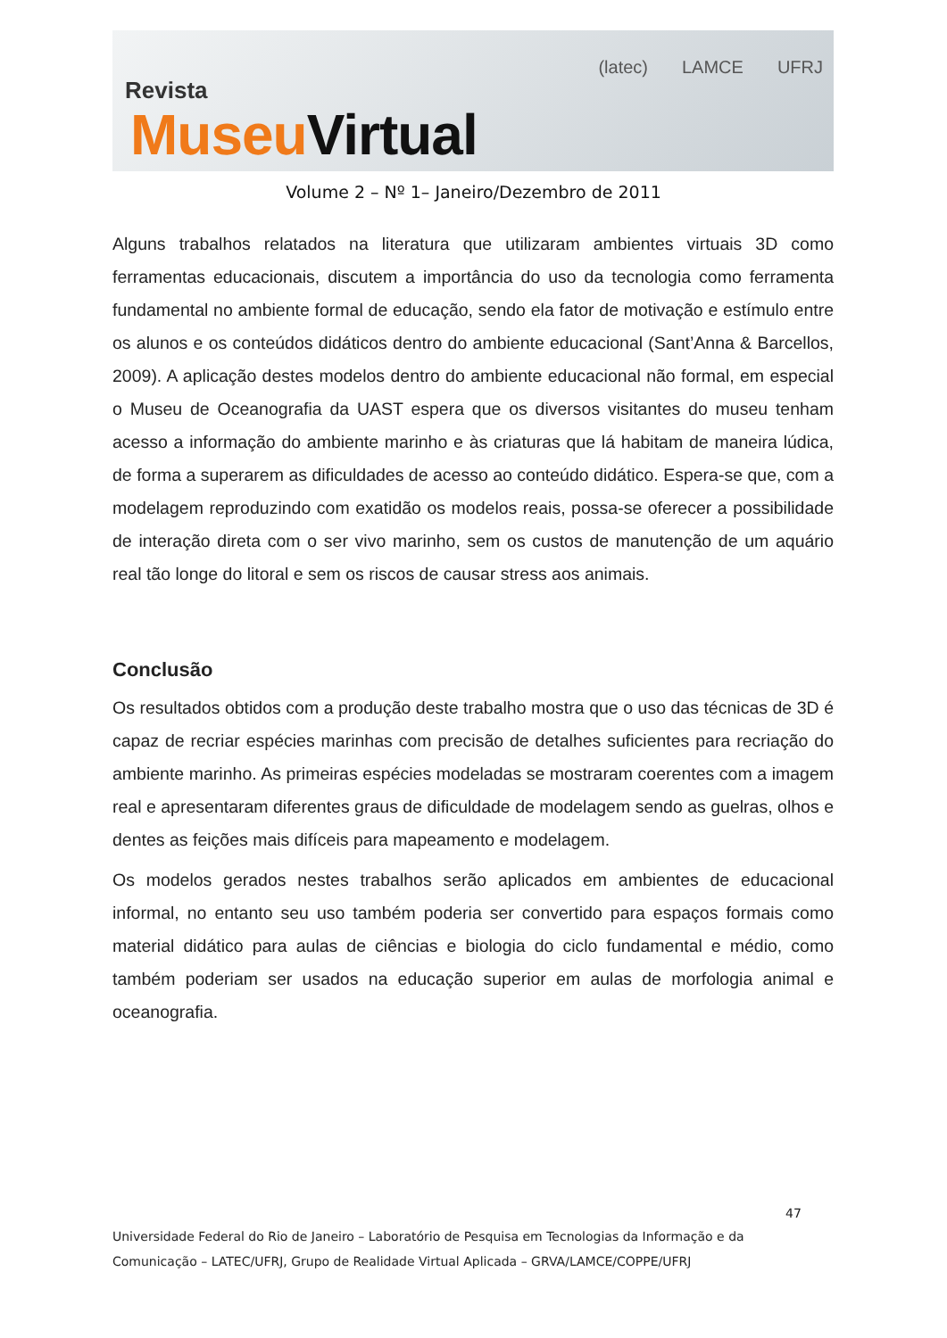Revista
MuseuVirtual
(latec) LAMCE UFRJ
Volume 2 – Nº 1– Janeiro/Dezembro de 2011
Alguns trabalhos relatados na literatura que utilizaram ambientes virtuais 3D como ferramentas educacionais, discutem a importância do uso da tecnologia como ferramenta fundamental no ambiente formal de educação, sendo ela fator de motivação e estímulo entre os alunos e os conteúdos didáticos dentro do ambiente educacional (Sant’Anna & Barcellos, 2009). A aplicação destes modelos dentro do ambiente educacional não formal, em especial o Museu de Oceanografia da UAST espera que os diversos visitantes do museu tenham acesso a informação do ambiente marinho e às criaturas que lá habitam de maneira lúdica, de forma a superarem as dificuldades de acesso ao conteúdo didático. Espera-se que, com a modelagem reproduzindo com exatidão os modelos reais, possa-se oferecer a possibilidade de interação direta com o ser vivo marinho, sem os custos de manutenção de um aquário real tão longe do litoral e sem os riscos de causar stress aos animais.
Conclusão
Os resultados obtidos com a produção deste trabalho mostra que o uso das técnicas de 3D é capaz de recriar espécies marinhas com precisão de detalhes suficientes para recriação do ambiente marinho. As primeiras espécies modeladas se mostraram coerentes com a imagem real e apresentaram diferentes graus de dificuldade de modelagem sendo as guelras, olhos e dentes as feições mais difíceis para mapeamento e modelagem.
Os modelos gerados nestes trabalhos serão aplicados em ambientes de educacional informal, no entanto seu uso também poderia ser convertido para espaços formais como material didático para aulas de ciências e biologia do ciclo fundamental e médio, como também poderiam ser usados na educação superior em aulas de morfologia animal e oceanografia.
47
Universidade Federal do Rio de Janeiro – Laboratório de Pesquisa em Tecnologias da Informação e da
Comunicação – LATEC/UFRJ, Grupo de Realidade Virtual Aplicada – GRVA/LAMCE/COPPE/UFRJ